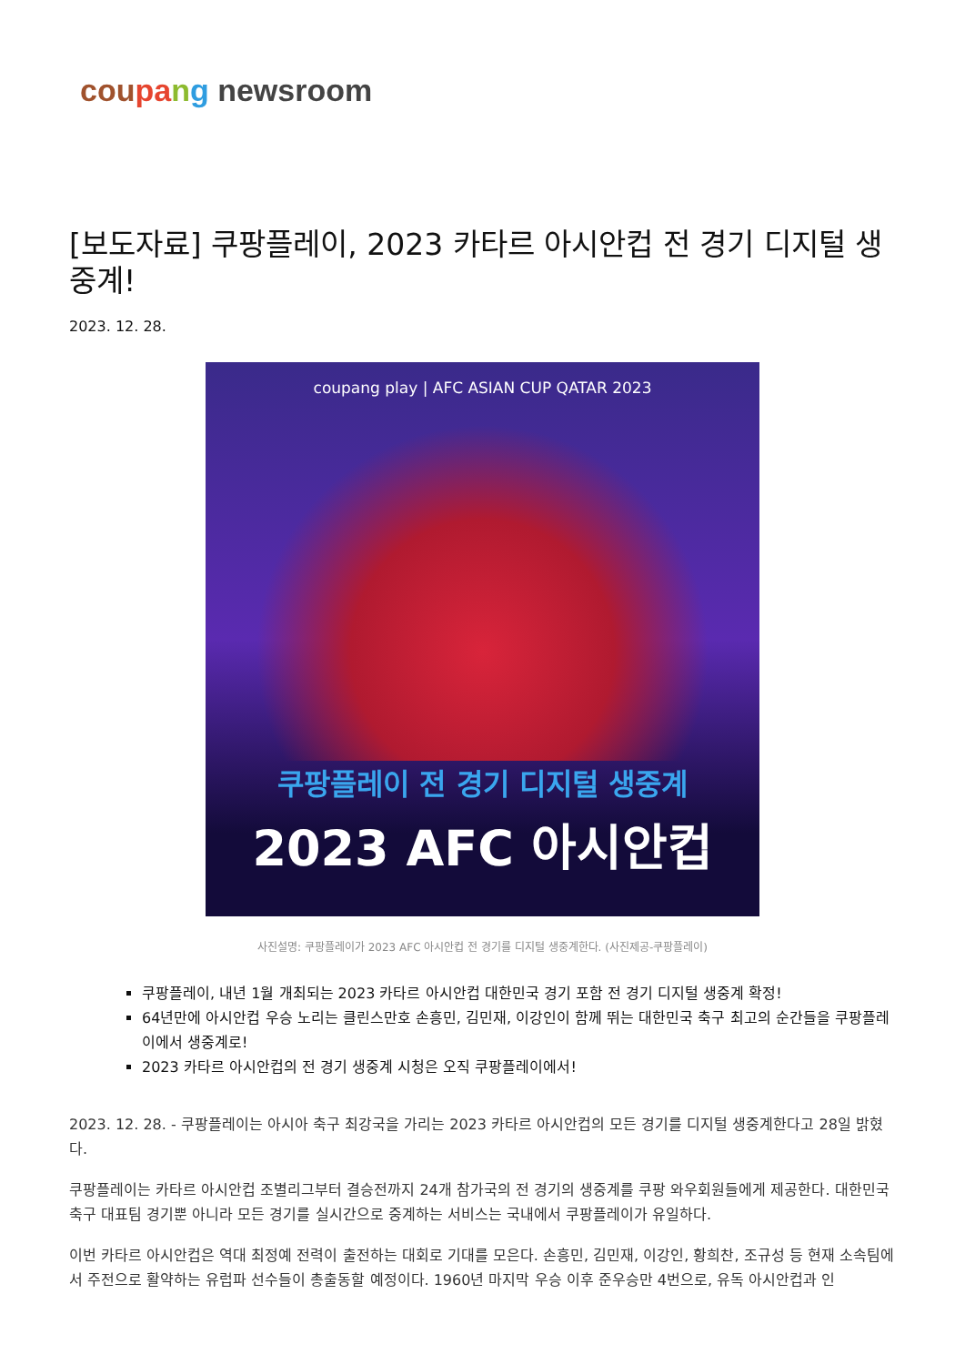cou pa ng newsroom
[보도자료] 쿠팡플레이, 2023 카타르 아시안컵 전 경기 디지털 생중계!
2023. 12. 28.
coupang play | AFC ASIAN CUP QATAR 2023
쿠팡플레이 전 경기 디지털 생중계
2023 AFC 아시안컵
사진설명: 쿠팡플레이가 2023 AFC 아시안컵 전 경기를 디지털 생중계한다. (사진제공-쿠팡플레이)
쿠팡플레이, 내년 1월 개최되는 2023 카타르 아시안컵 대한민국 경기 포함 전 경기 디지털 생중계 확정!
64년만에 아시안컵 우승 노리는 클린스만호 손흥민, 김민재, 이강인이 함께 뛰는 대한민국 축구 최고의 순간들을 쿠팡플레이에서 생중계로!
2023 카타르 아시안컵의 전 경기 생중계 시청은 오직 쿠팡플레이에서!
2023. 12. 28. - 쿠팡플레이는 아시아 축구 최강국을 가리는 2023 카타르 아시안컵의 모든 경기를 디지털 생중계한다고 28일 밝혔다.
쿠팡플레이는 카타르 아시안컵 조별리그부터 결승전까지 24개 참가국의 전 경기의 생중계를 쿠팡 와우회원들에게 제공한다. 대한민국 축구 대표팀 경기뿐 아니라 모든 경기를 실시간으로 중계하는 서비스는 국내에서 쿠팡플레이가 유일하다.
이번 카타르 아시안컵은 역대 최정예 전력이 출전하는 대회로 기대를 모은다. 손흥민, 김민재, 이강인, 황희찬, 조규성 등 현재 소속팀에서 주전으로 활약하는 유럽파 선수들이 총출동할 예정이다. 1960년 마지막 우승 이후 준우승만 4번으로, 유독 아시안컵과 인